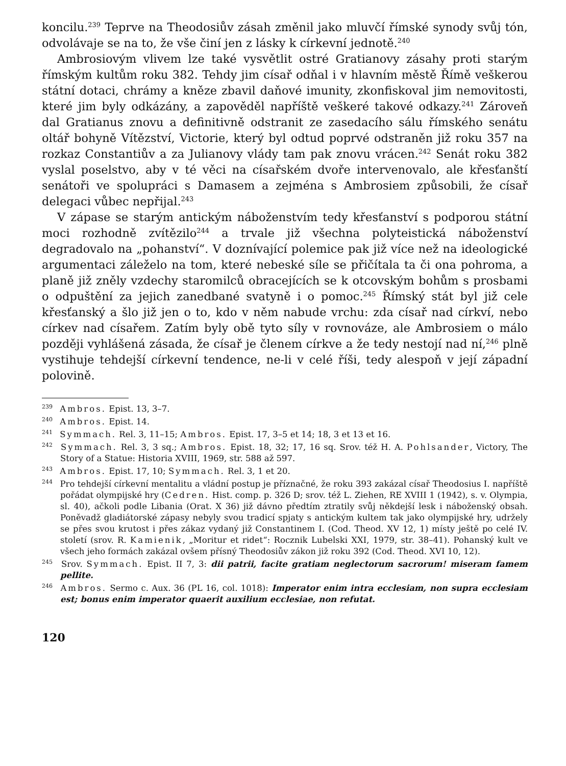koncilu.<sup>239</sup> Teprve na Theodosiův zásah změnil jako mluvčí římské synody svůj tón, odvolávaje se na to, že vše činí jen z lásky k církevní jednotě.<sup>240</sup>
Ambrosiovým vlivem lze také vysvětlit ostré Gratianovy zásahy proti starým římským kultům roku 382. Tehdy jim císař odňal i v hlavním městě Římě veškerou státní dotaci, chrámy a kněze zbavil daňové imunity, zkonfiskoval jim nemovitosti, které jim byly odkázány, a zapověděl napříště veškeré takové odkazy.<sup>241</sup> Zároveň dal Gratianus znovu a definitivně odstranit ze zasedacího sálu římského senátu oltář bohyně Vítězství, Victorie, který byl odtud poprvé odstraněn již roku 357 na rozkaz Constantiův a za Julianovy vlády tam pak znovu vrácen.<sup>242</sup> Senát roku 382 vyslal poselstvo, aby v té věci na císařském dvoře intervenovalo, ale křesťanští senátoři ve spolupráci s Damasem a zejména s Ambrosiem způsobili, že císař delegaci vůbec nepřijal.<sup>243</sup>
V zápase se starým antickým náboženstvím tedy křesťanství s podporou státní moci rozhodně zvítězilo<sup>244</sup> a trvale již všechna polyteistická náboženství degradovalo na „pohanství“. V doznívající polemice pak již více než na ideologické argumentaci záleželo na tom, které nebeské síle se přičítala ta či ona pohroma, a planě již zněly vzdechy staromilců obracejících se k otcovským bohům s prosbami o odpuštění za jejich zanedbané svatyně i o pomoc.<sup>245</sup> Římský stát byl již cele křesťanský a šlo již jen o to, kdo v něm nabude vrchu: zda císař nad církví, nebo církev nad císařem. Zatím byly obě tyto síly v rovnováze, ale Ambrosiem o málo později vyhlášená zásada, že císař je členem církve a že tedy nestojí nad ní,<sup>246</sup> plně vystihuje tehdejší církevní tendence, ne-li v celé říši, tedy alespoň v její západní polovině.
<sup>239</sup> Ambros. Epist. 13, 3–7.
<sup>240</sup> Ambros. Epist. 14.
<sup>241</sup> Symmach. Rel. 3, 11–15; Ambros. Epist. 17, 3–5 et 14; 18, 3 et 13 et 16.
<sup>242</sup> Symmach. Rel. 3, 3 sq.; Ambros. Epist. 18, 32; 17, 16 sq. Srov. též H. A. Pohlsander, Victory, The Story of a Statue: Historia XVIII, 1969, str. 588 až 597.
<sup>243</sup> Ambros. Epist. 17, 10; Symmach. Rel. 3, 1 et 20.
<sup>244</sup> Pro tehdejší církevní mentalitu a vládní postup je příznačné, že roku 393 zakázal císař Theodosius I. napříště pořádat olympijské hry (Cedren. Hist. comp. p. 326 D; srov. též L. Ziehen, RE XVIII 1 (1942), s. v. Olympia, sl. 40), ačkoli podle Libania (Orat. X 36) již dávno předtím ztratily svůj někdejší lesk i náboženský obsah. Poněvadž gladiátorské zápasy nebyly svou tradicí spjaty s antickým kultem tak jako olympijské hry, udržely se přes svou krutost i přes zákaz vydaný již Constantinem I. (Cod. Theod. XV 12, 1) místy ještě po celé IV. století (srov. R. Kamienik, „Moritur et ridet“: Rocznik Lubelski XXI, 1979, str. 38–41). Pohanský kult ve všech jeho formách zakázal ovšem přísný Theodosiův zákon již roku 392 (Cod. Theod. XVI 10, 12).
<sup>245</sup> Srov. Symmach. Epist. II 7, 3: dii patrii, facite gratiam neglectorum sacrorum! miseram famem pellite.
<sup>246</sup> Ambros. Sermo c. Aux. 36 (PL 16, col. 1018): Imperator enim intra ecclesiam, non supra ecclesiam est; bonus enim imperator quaerit auxilium ecclesiae, non refutat.
120